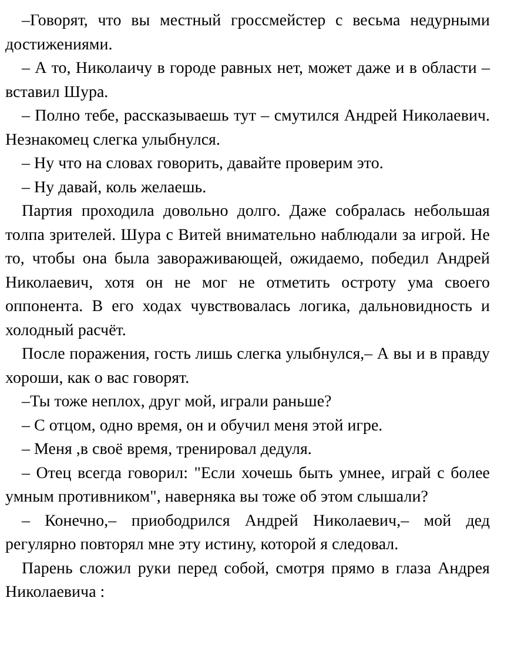–Говорят, что вы местный гроссмейстер с весьма недурными достижениями.
– А то, Николаичу в городе равных нет, может даже и в области – вставил Шура.
– Полно тебе, рассказываешь тут – смутился Андрей Николаевич. Незнакомец слегка улыбнулся.
– Ну что на словах говорить, давайте проверим это.
– Ну давай, коль желаешь.
Партия проходила довольно долго. Даже собралась небольшая толпа зрителей. Шура с Витей внимательно наблюдали за игрой. Не то, чтобы она была завораживающей, ожидаемо, победил Андрей Николаевич, хотя он не мог не отметить остроту ума своего оппонента. В его ходах чувствовалась логика, дальновидность и холодный расчёт.
После поражения, гость лишь слегка улыбнулся,– А вы и в правду хороши, как о вас говорят.
–Ты тоже неплох, друг мой, играли раньше?
– С отцом, одно время, он и обучил меня этой игре.
– Меня ,в своё время, тренировал дедуля.
– Отец всегда говорил: "Если хочешь быть умнее, играй с более умным противником", наверняка вы тоже об этом слышали?
– Конечно,– приободрился Андрей Николаевич,– мой дед регулярно повторял мне эту истину, которой я следовал.
Парень сложил руки перед собой, смотря прямо в глаза Андрея Николаевича :